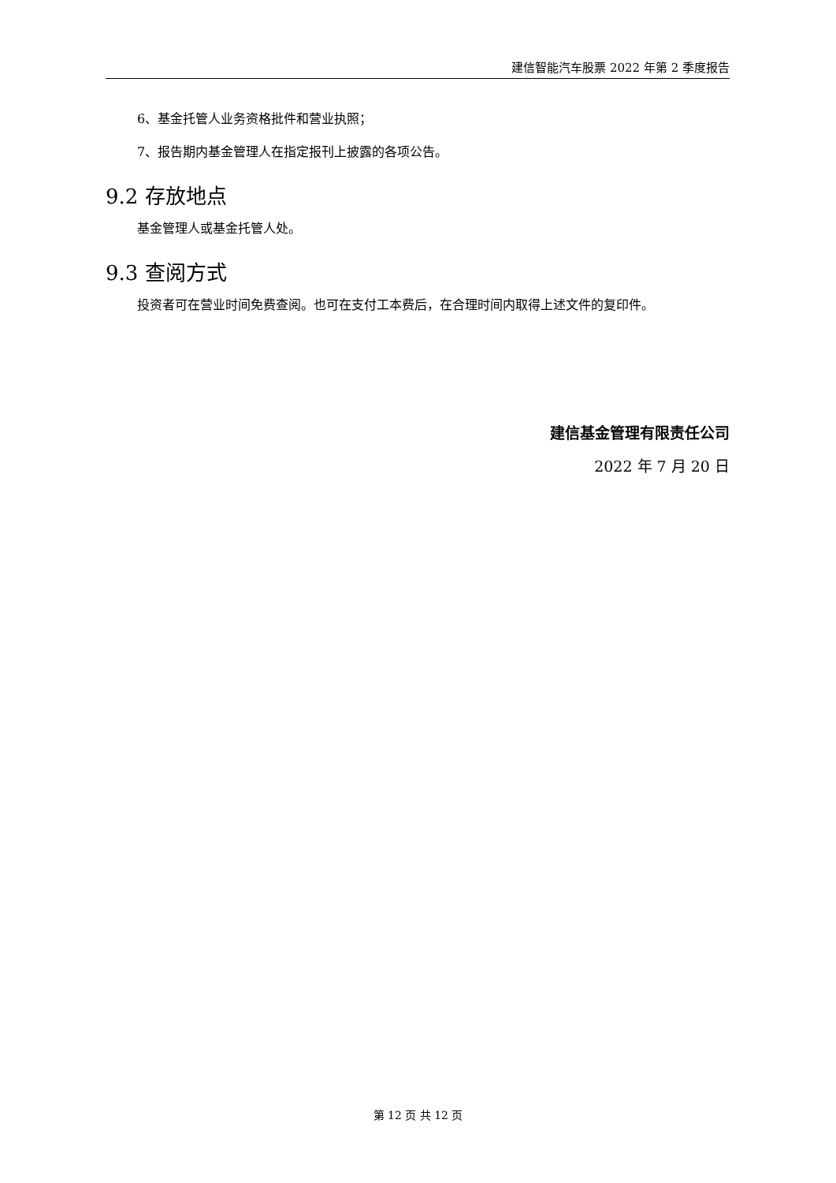建信智能汽车股票 2022 年第 2 季度报告
6、基金托管人业务资格批件和营业执照；
7、报告期内基金管理人在指定报刊上披露的各项公告。
9.2 存放地点
基金管理人或基金托管人处。
9.3 查阅方式
投资者可在营业时间免费查阅。也可在支付工本费后，在合理时间内取得上述文件的复印件。
建信基金管理有限责任公司
2022 年 7 月 20 日
第 12 页 共 12 页